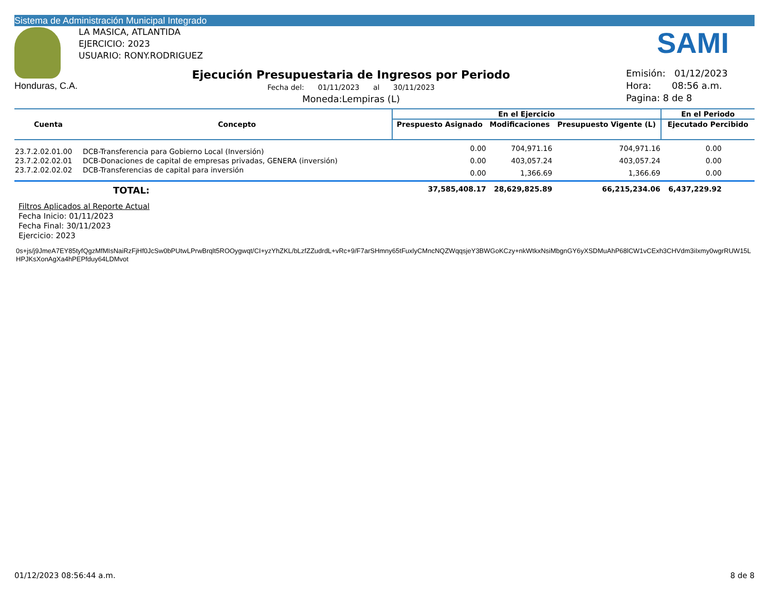Sistema de Administración Municipal Integrado
Honduras, C.A.
LA MASICA, ATLANTIDA
EJERCICIO: 2023
USUARIO: RONY.RODRIGUEZ
SAMI
Ejecución Presupuestaria de Ingresos por Periodo
Fecha del: 01/11/2023 al 30/11/2023
Moneda:Lempiras (L)
Emisión: 01/12/2023
Hora: 08:56 a.m.
Pagina: 8 de 8
| Cuenta | Concepto | En el Ejercicio | | | En el Periodo |
| --- | --- | --- | --- | --- | --- |
| | | Prespuesto Asignado | Modificaciones | Presupuesto Vigente (L) | Ejecutado Percibido |
| 23.7.2.02.01.00 | DCB-Transferencia para Gobierno Local (Inversión) | 0.00 | 704,971.16 | 704,971.16 | 0.00 |
| 23.7.2.02.02.01 | DCB-Donaciones de capital de empresas privadas, GENERA (inversión) | 0.00 | 403,057.24 | 403,057.24 | 0.00 |
| 23.7.2.02.02.02 | DCB-Transferencias de capital para inversión | 0.00 | 1,366.69 | 1,366.69 | 0.00 |
| | TOTAL: | 37,585,408.17 | 28,629,825.89 | 66,215,234.06 | 6,437,229.92 |
Filtros Aplicados al Reporte Actual
Fecha Inicio: 01/11/2023
Fecha Final: 30/11/2023
Ejercicio: 2023
0s+js/j9JmeA7EY85tyfQgzMfMIsNaiRzFjHf0JcSw0bPUtwLPrwBrqlt5ROOygwqt/CI+yzYhZKL/bLzfZZudrdL+vRc+9/F7arSHmny65tFuxlyCMncNQZWqqsjeY3BWGoKCzy+nkWtkxNsiMbgnGY6yXSDMuAhP68lCW1vCExh3CHVdm3iIxmy0wgrRUW15L HPJKsXonAgXa4hPEPfduy64LDMvot
01/12/2023 08:56:44 a.m. 8 de 8